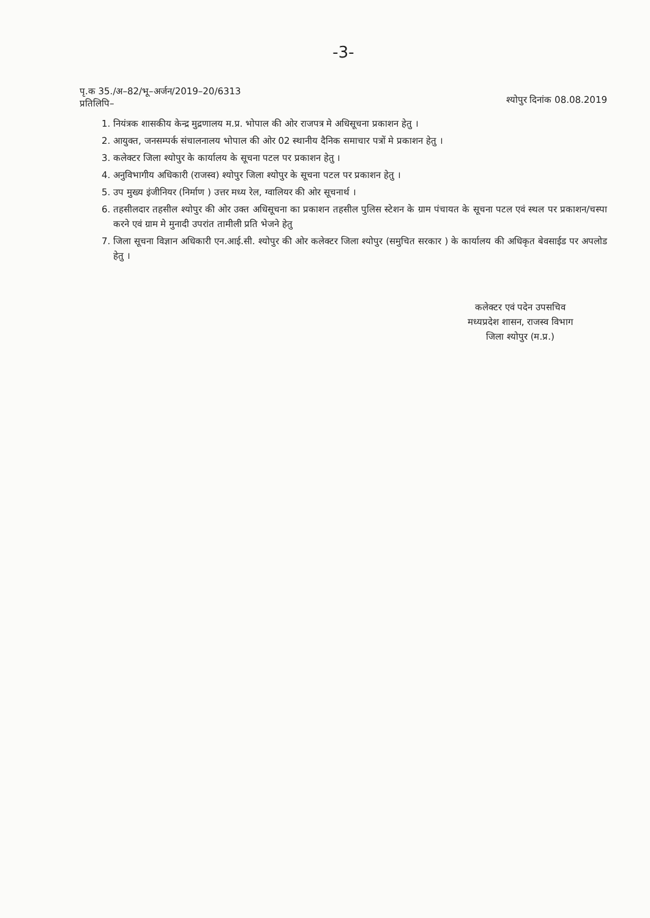-3-
पृ.क 35./अ–82/भू–अर्जन/2019–20/6313
प्रतिलिपि–
श्योपुर दिनांक 08.08.2019
1. नियंत्रक शासकीय केन्द्र मुद्रणालय म.प्र. भोपाल की ओर राजपत्र मे अधिसूचना प्रकाशन हेतु ।
2. आयुक्त, जनसम्पर्क संचालनालय भोपाल की ओर 02 स्थानीय दैनिक समाचार पत्रों मे प्रकाशन हेतु ।
3. कलेक्टर जिला श्योपुर के कार्यालय के सूचना पटल पर प्रकाशन हेतु ।
4. अनुविभागीय अधिकारी (राजस्व) श्योपुर जिला श्योपुर के सूचना पटल पर प्रकाशन हेतु ।
5. उप मुख्य इंजीनियर (निर्माण ) उत्तर मध्य रेल, ग्वालियर की ओर सूचनार्थ ।
6. तहसीलदार तहसील श्योपुर की ओर उक्त अधिसूचना का प्रकाशन तहसील पुलिस स्टेशन के ग्राम पंचायत के सूचना पटल एवं स्थल पर प्रकाशन/चस्पा करने एवं ग्राम मे मुनादी उपरांत तामीली प्रति भेजने हेतु
7. जिला सूचना विज्ञान अधिकारी एन.आई.सी. श्योपुर की ओर कलेक्टर जिला श्योपुर (समुचित सरकार ) के कार्यालय की अधिकृत बेवसाईड पर अपलोड हेतु ।
कलेक्टर एवं पदेन उपसचिव
मध्यप्रदेश शासन, राजस्व विभाग
जिला श्योपुर (म.प्र.)